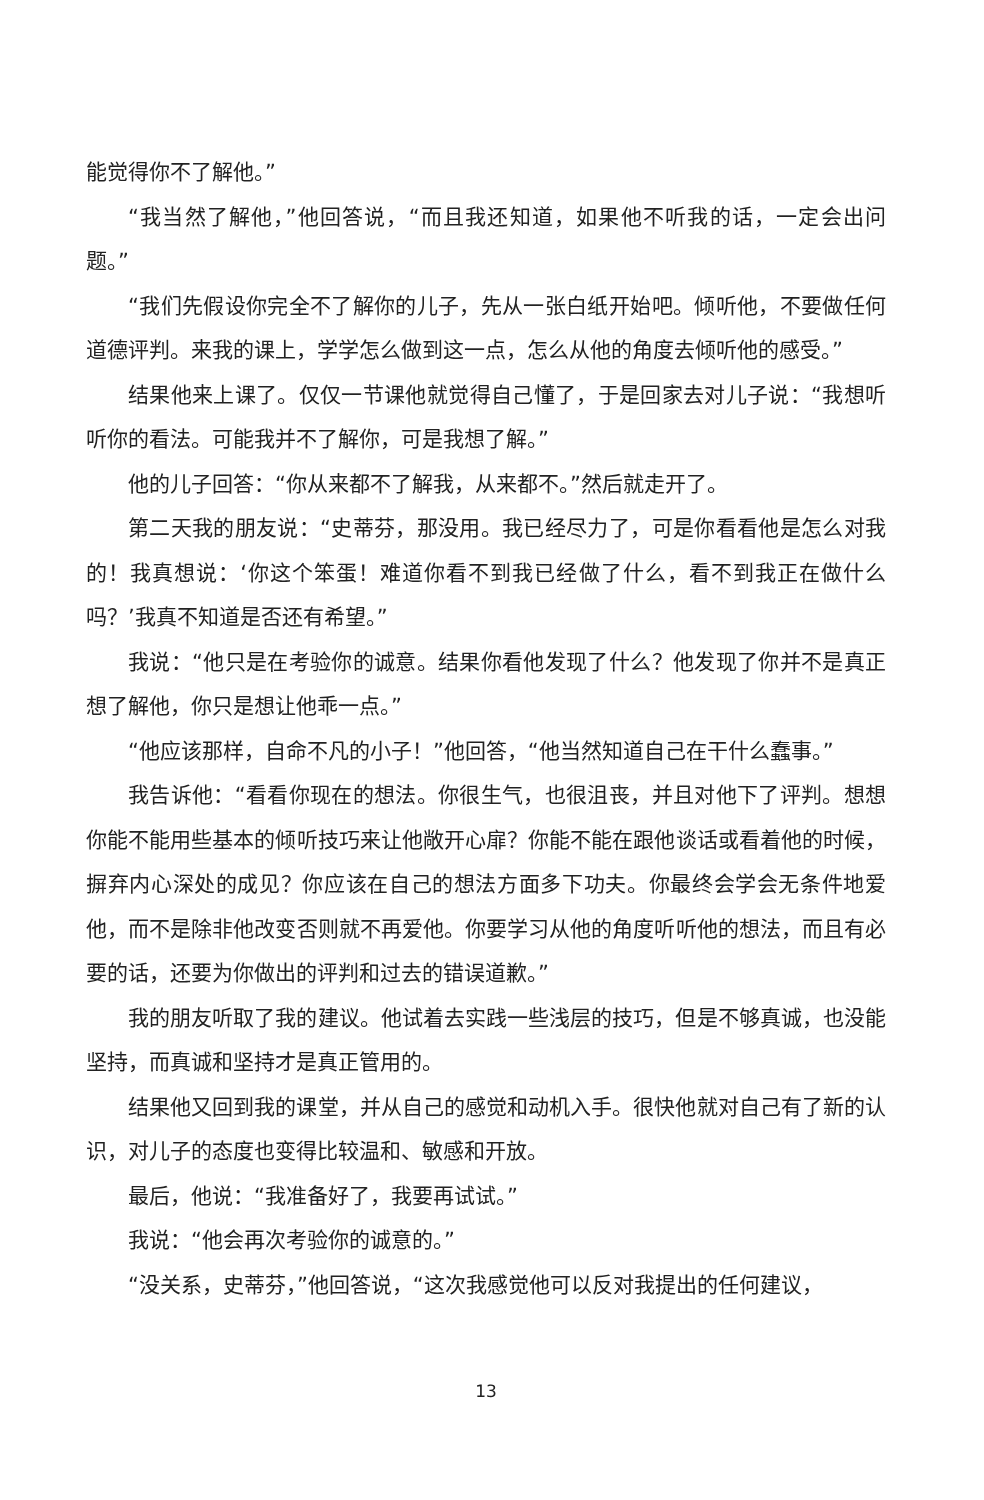能觉得你不了解他。”
“我当然了解他，”他回答说，“而且我还知道，如果他不听我的话，一定会出问题。”
“我们先假设你完全不了解你的儿子，先从一张白纸开始吧。倾听他，不要做任何道德评判。来我的课上，学学怎么做到这一点，怎么从他的角度去倾听他的感受。”
结果他来上课了。仅仅一节课他就觉得自己懂了，于是回家去对儿子说：“我想听听你的看法。可能我并不了解你，可是我想了解。”
他的儿子回答：“你从来都不了解我，从来都不。”然后就走开了。
第二天我的朋友说：“史蒂芬，那没用。我已经尽力了，可是你看看他是怎么对我的！我真想说：‘你这个笨蛋！难道你看不到我已经做了什么，看不到我正在做什么吗？’我真不知道是否还有希望。”
我说：“他只是在考验你的诚意。结果你看他发现了什么？他发现了你并不是真正想了解他，你只是想让他乖一点。”
“他应该那样，自命不凡的小子！”他回答，“他当然知道自己在干什么蠢事。”
我告诉他：“看看你现在的想法。你很生气，也很沮丧，并且对他下了评判。想想你能不能用些基本的倾听技巧来让他敞开心扉？你能不能在跟他谈话或看着他的时候，摒弃内心深处的成见？你应该在自己的想法方面多下功夫。你最终会学会无条件地爱他，而不是除非他改变否则就不再爱他。你要学习从他的角度听听他的想法，而且有必要的话，还要为你做出的评判和过去的错误道歉。”
我的朋友听取了我的建议。他试着去实践一些浅层的技巧，但是不够真诚，也没能坚持，而真诚和坚持才是真正管用的。
结果他又回到我的课堂，并从自己的感觉和动机入手。很快他就对自己有了新的认识，对儿子的态度也变得比较温和、敏感和开放。
最后，他说：“我准备好了，我要再试试。”
我说：“他会再次考验你的诚意的。”
“没关系，史蒂芬，”他回答说，“这次我感觉他可以反对我提出的任何建议，
13